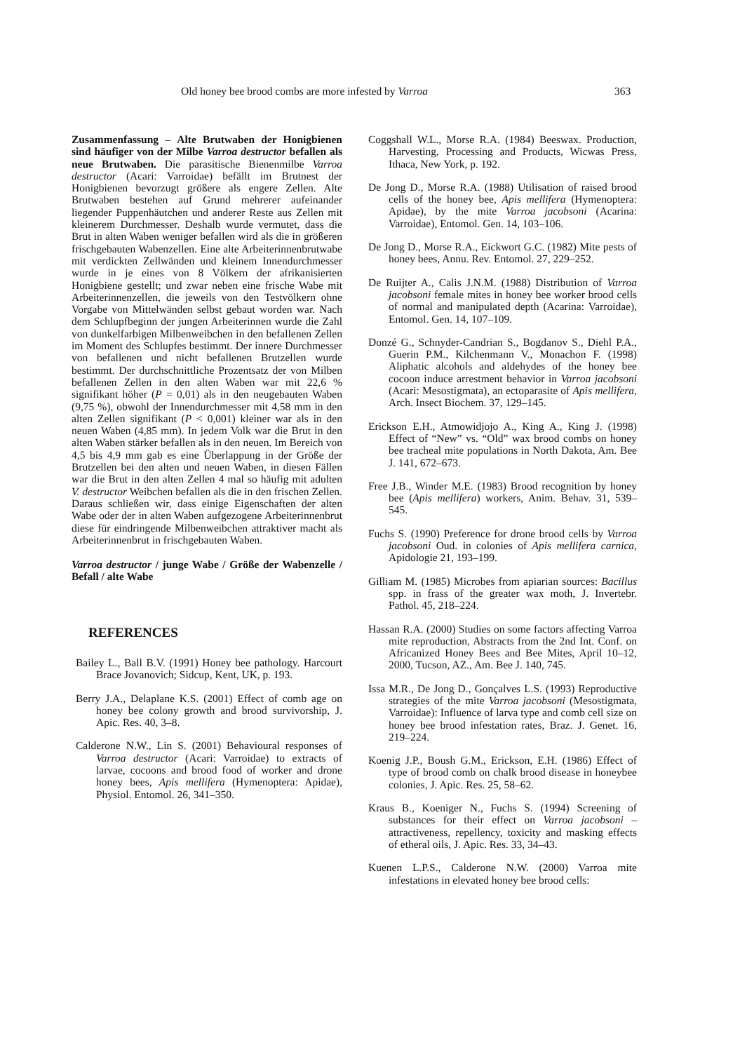Old honey bee brood combs are more infested by Varroa 363
Zusammenfassung – Alte Brutwaben der Honigbienen sind häufiger von der Milbe Varroa destructor befallen als neue Brutwaben. Die parasitische Bienenmilbe Varroa destructor (Acari: Varroidae) befällt im Brutnest der Honigbienen bevorzugt größere als engere Zellen. Alte Brutwaben bestehen auf Grund mehrerer aufeinander liegender Puppenhäutchen und anderer Reste aus Zellen mit kleinerem Durchmesser. Deshalb wurde vermutet, dass die Brut in alten Waben weniger befallen wird als die in größeren frischgebauten Wabenzellen. Eine alte Arbeiterinnenbrutwabe mit verdickten Zellwänden und kleinem Innendurchmesser wurde in je eines von 8 Völkern der afrikanisierten Honigbiene gestellt; und zwar neben eine frische Wabe mit Arbeiterinnenzellen, die jeweils von den Testvölkern ohne Vorgabe von Mittelwänden selbst gebaut worden war. Nach dem Schlupfbeginn der jungen Arbeiterinnen wurde die Zahl von dunkelfarbigen Milbenweibchen in den befallenen Zellen im Moment des Schlupfes bestimmt. Der innere Durchmesser von befallenen und nicht befallenen Brutzellen wurde bestimmt. Der durchschnittliche Prozentsatz der von Milben befallenen Zellen in den alten Waben war mit 22,6 % signifikant höher (P = 0,01) als in den neugebauten Waben (9,75 %), obwohl der Innendurchmesser mit 4,58 mm in den alten Zellen signifikant (P < 0,001) kleiner war als in den neuen Waben (4,85 mm). In jedem Volk war die Brut in den alten Waben stärker befallen als in den neuen. Im Bereich von 4,5 bis 4,9 mm gab es eine Überlappung in der Größe der Brutzellen bei den alten und neuen Waben, in diesen Fällen war die Brut in den alten Zellen 4 mal so häufig mit adulten V. destructor Weibchen befallen als die in den frischen Zellen. Daraus schließen wir, dass einige Eigenschaften der alten Wabe oder der in alten Waben aufgezogene Arbeiterinnenbrut diese für eindringende Milbenweibchen attraktiver macht als Arbeiterinnenbrut in frischgebauten Waben.
Varroa destructor / junge Wabe / Größe der Wabenzelle / Befall / alte Wabe
REFERENCES
Bailey L., Ball B.V. (1991) Honey bee pathology. Harcourt Brace Jovanovich; Sidcup, Kent, UK, p. 193.
Berry J.A., Delaplane K.S. (2001) Effect of comb age on honey bee colony growth and brood survivorship, J. Apic. Res. 40, 3–8.
Calderone N.W., Lin S. (2001) Behavioural responses of Varroa destructor (Acari: Varroidae) to extracts of larvae, cocoons and brood food of worker and drone honey bees, Apis mellifera (Hymenoptera: Apidae), Physiol. Entomol. 26, 341–350.
Coggshall W.L., Morse R.A. (1984) Beeswax. Production, Harvesting, Processing and Products, Wicwas Press, Ithaca, New York, p. 192.
De Jong D., Morse R.A. (1988) Utilisation of raised brood cells of the honey bee, Apis mellifera (Hymenoptera: Apidae), by the mite Varroa jacobsoni (Acarina: Varroidae), Entomol. Gen. 14, 103–106.
De Jong D., Morse R.A., Eickwort G.C. (1982) Mite pests of honey bees, Annu. Rev. Entomol. 27, 229–252.
De Ruijter A., Calis J.N.M. (1988) Distribution of Varroa jacobsoni female mites in honey bee worker brood cells of normal and manipulated depth (Acarina: Varroidae), Entomol. Gen. 14, 107–109.
Donzé G., Schnyder-Candrian S., Bogdanov S., Diehl P.A., Guerin P.M., Kilchenmann V., Monachon F. (1998) Aliphatic alcohols and aldehydes of the honey bee cocoon induce arrestment behavior in Varroa jacobsoni (Acari: Mesostigmata), an ectoparasite of Apis mellifera, Arch. Insect Biochem. 37, 129–145.
Erickson E.H., Atmowidjojo A., King A., King J. (1998) Effect of “New” vs. “Old” wax brood combs on honey bee tracheal mite populations in North Dakota, Am. Bee J. 141, 672–673.
Free J.B., Winder M.E. (1983) Brood recognition by honey bee (Apis mellifera) workers, Anim. Behav. 31, 539–545.
Fuchs S. (1990) Preference for drone brood cells by Varroa jacobsoni Oud. in colonies of Apis mellifera carnica, Apidologie 21, 193–199.
Gilliam M. (1985) Microbes from apiarian sources: Bacillus spp. in frass of the greater wax moth, J. Invertebr. Pathol. 45, 218–224.
Hassan R.A. (2000) Studies on some factors affecting Varroa mite reproduction, Abstracts from the 2nd Int. Conf. on Africanized Honey Bees and Bee Mites, April 10–12, 2000, Tucson, AZ., Am. Bee J. 140, 745.
Issa M.R., De Jong D., Gonçalves L.S. (1993) Reproductive strategies of the mite Varroa jacobsoni (Mesostigmata, Varroidae): Influence of larva type and comb cell size on honey bee brood infestation rates, Braz. J. Genet. 16, 219–224.
Koenig J.P., Boush G.M., Erickson, E.H. (1986) Effect of type of brood comb on chalk brood disease in honeybee colonies, J. Apic. Res. 25, 58–62.
Kraus B., Koeniger N., Fuchs S. (1994) Screening of substances for their effect on Varroa jacobsoni – attractiveness, repellency, toxicity and masking effects of etheral oils, J. Apic. Res. 33, 34–43.
Kuenen L.P.S., Calderone N.W. (2000) Varroa mite infestations in elevated honey bee brood cells: